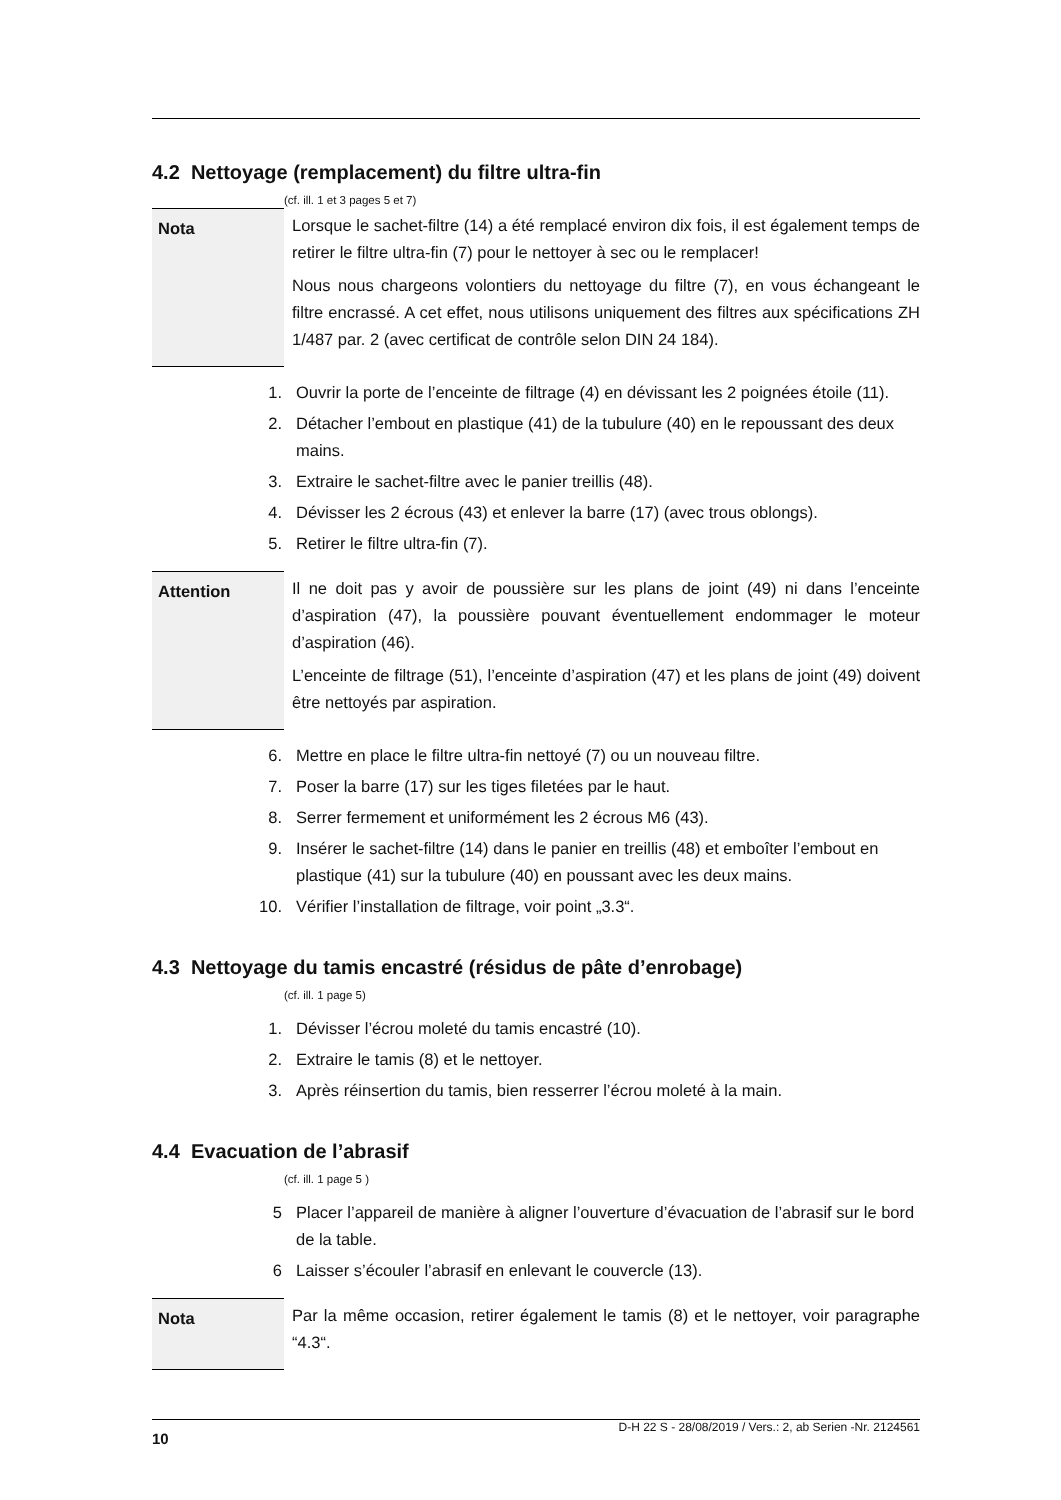4.2 Nettoyage (remplacement) du filtre ultra-fin
(cf. ill. 1 et 3 pages 5 et 7)
Nota Lorsque le sachet-filtre (14) a été remplacé environ dix fois, il est également temps de retirer le filtre ultra-fin (7) pour le nettoyer à sec ou le remplacer!
Nous nous chargeons volontiers du nettoyage du filtre (7), en vous échangeant le filtre encrassé. A cet effet, nous utilisons uniquement des filtres aux spécifications ZH 1/487 par. 2 (avec certificat de contrôle selon DIN 24 184).
1. Ouvrir la porte de l’enceinte de filtrage (4) en dévissant les 2 poignées étoile (11).
2. Détacher l’embout en plastique (41) de la tubulure (40) en le repoussant des deux mains.
3. Extraire le sachet-filtre avec le panier treillis (48).
4. Dévisser les 2 écrous (43) et enlever la barre (17) (avec trous oblongs).
5. Retirer le filtre ultra-fin (7).
Attention Il ne doit pas y avoir de poussière sur les plans de joint (49) ni dans l’enceinte d’aspiration (47), la poussière pouvant éventuellement endommager le moteur d’aspiration (46).
L’enceinte de filtrage (51), l’enceinte d’aspiration (47) et les plans de joint (49) doivent être nettoyés par aspiration.
6. Mettre en place le filtre ultra-fin nettoyé (7) ou un nouveau filtre.
7. Poser la barre (17) sur les tiges filetées par le haut.
8. Serrer fermement et uniformément les 2 écrous M6 (43).
9. Insérer le sachet-filtre (14) dans le panier en treillis (48) et emboîter l’embout en plastique (41) sur la tubulure (40) en poussant avec les deux mains.
10. Vérifier l’installation de filtrage, voir point „3.3“.
4.3 Nettoyage du tamis encastré (résidus de pâte d’enrobage)
(cf. ill. 1 page 5)
1. Dévisser l’écrou moleté du tamis encastré (10).
2. Extraire le tamis (8) et le nettoyer.
3. Après réinsertion du tamis, bien resserrer l’écrou moleté à la main.
4.4 Evacuation de l’abrasif
(cf. ill. 1 page 5 )
5 Placer l’appareil de manière à aligner l’ouverture d’évacuation de l’abrasif sur le bord de la table.
6 Laisser s’écouler l’abrasif en enlevant le couvercle (13).
Nota Par la même occasion, retirer également le tamis (8) et le nettoyer, voir paragraphe “4.3“.
10 D-H 22 S - 28/08/2019 / Vers.: 2, ab Serien -Nr. 2124561